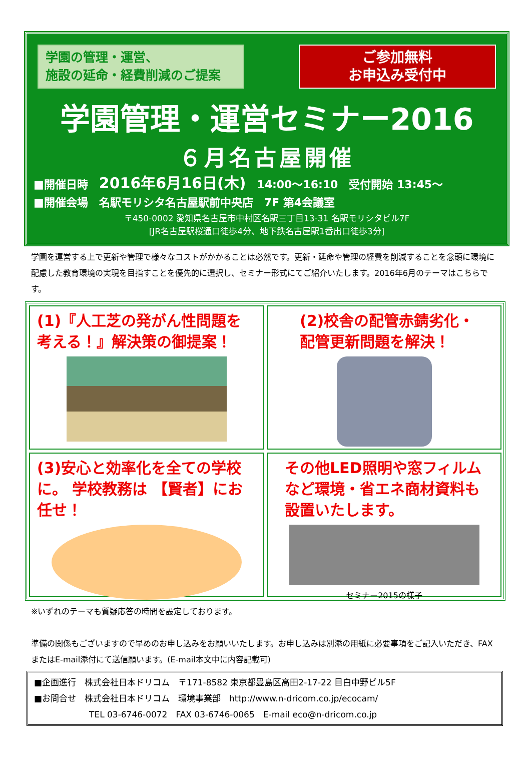学園の管理・運営、
施設の延命・経費削減のご提案
ご参加無料
お申込み受付中
学園管理・運営セミナー2016
６月名古屋開催
■開催日時　2016年6月16日(木)　14:00〜16:10　受付開始 13:45〜
■開催会場　名駅モリシタ名古屋駅前中央店　7F 第4会議室
〒450-0002 愛知県名古屋市中村区名駅三丁目13-31 名駅モリシタビル7F
[JR名古屋駅桜通口徒歩4分、地下鉄名古屋駅1番出口徒歩3分]
学園を運営する上で更新や管理で様々なコストがかかることは必然です。更新・延命や管理の経費を削減することを念頭に環境に配慮した教育環境の実現を目指すことを優先的に選択し、セミナー形式にてご紹介いたします。2016年6月のテーマはこちらです。
(1)『人工芝の発がん性問題を考える！』解決策の御提案！
(2)校舎の配管赤錆劣化・
配管更新問題を解決！
(3)安心と効率化を全ての学校に。 学校教務は 【賢者】にお任せ！
その他LED照明や窓フィルムなど環境・省エネ商材資料も設置いたします。
セミナー2015の様子
※いずれのテーマも質疑応答の時間を設定しております。
準備の関係もございますので早めのお申し込みをお願いいたします。お申し込みは別添の用紙に必要事項をご記入いただき、FAXまたはE-mail添付にて送信願います。(E-mail本文中に内容記載可)
■企画進行　株式会社日本ドリコム　〒171-8582 東京都豊島区高田2-17-22 目白中野ビル5F
■お問合せ　株式会社日本ドリコム　環境事業部　http://www.n-dricom.co.jp/ecocam/
TEL 03-6746-0072　FAX 03-6746-0065　E-mail eco@n-dricom.co.jp